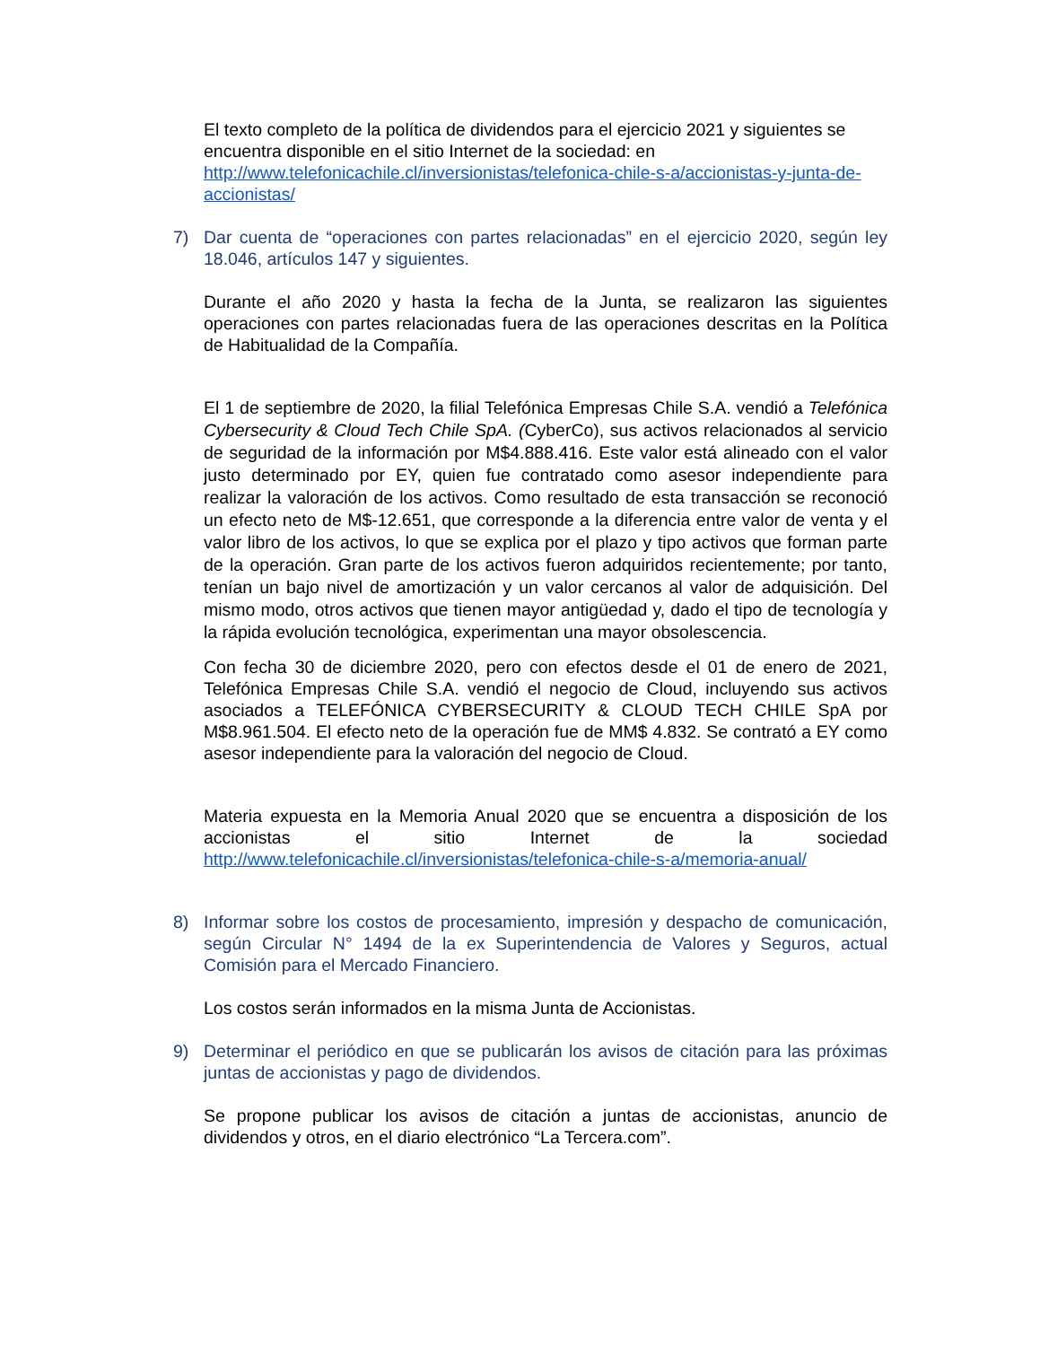El texto completo de la política de dividendos para el ejercicio 2021 y siguientes se encuentra disponible en el sitio Internet de la sociedad: en http://www.telefonicachile.cl/inversionistas/telefonica-chile-s-a/accionistas-y-junta-de-accionistas/
7) Dar cuenta de “operaciones con partes relacionadas” en el ejercicio 2020, según ley 18.046, artículos 147 y siguientes.
Durante el año 2020 y hasta la fecha de la Junta, se realizaron las siguientes operaciones con partes relacionadas fuera de las operaciones descritas en la Política de Habitualidad de la Compañía.
El 1 de septiembre de 2020, la filial Telefónica Empresas Chile S.A. vendió a Telefónica Cybersecurity & Cloud Tech Chile SpA. (CyberCo), sus activos relacionados al servicio de seguridad de la información por M$4.888.416. Este valor está alineado con el valor justo determinado por EY, quien fue contratado como asesor independiente para realizar la valoración de los activos. Como resultado de esta transacción se reconoció un efecto neto de M$-12.651, que corresponde a la diferencia entre valor de venta y el valor libro de los activos, lo que se explica por el plazo y tipo activos que forman parte de la operación. Gran parte de los activos fueron adquiridos recientemente; por tanto, tenían un bajo nivel de amortización y un valor cercanos al valor de adquisición. Del mismo modo, otros activos que tienen mayor antigüedad y, dado el tipo de tecnología y la rápida evolución tecnológica, experimentan una mayor obsolescencia.
Con fecha 30 de diciembre 2020, pero con efectos desde el 01 de enero de 2021, Telefónica Empresas Chile S.A. vendió el negocio de Cloud, incluyendo sus activos asociados a TELEFÓNICA CYBERSECURITY & CLOUD TECH CHILE SpA por M$8.961.504. El efecto neto de la operación fue de MM$ 4.832. Se contrató a EY como asesor independiente para la valoración del negocio de Cloud.
Materia expuesta en la Memoria Anual 2020 que se encuentra a disposición de los accionistas el sitio Internet de la sociedad http://www.telefonicachile.cl/inversionistas/telefonica-chile-s-a/memoria-anual/
8) Informar sobre los costos de procesamiento, impresión y despacho de comunicación, según Circular N° 1494 de la ex Superintendencia de Valores y Seguros, actual Comisión para el Mercado Financiero.
Los costos serán informados en la misma Junta de Accionistas.
9) Determinar el periódico en que se publicarán los avisos de citación para las próximas juntas de accionistas y pago de dividendos.
Se propone publicar los avisos de citación a juntas de accionistas, anuncio de dividendos y otros, en el diario electrónico “La Tercera.com”.